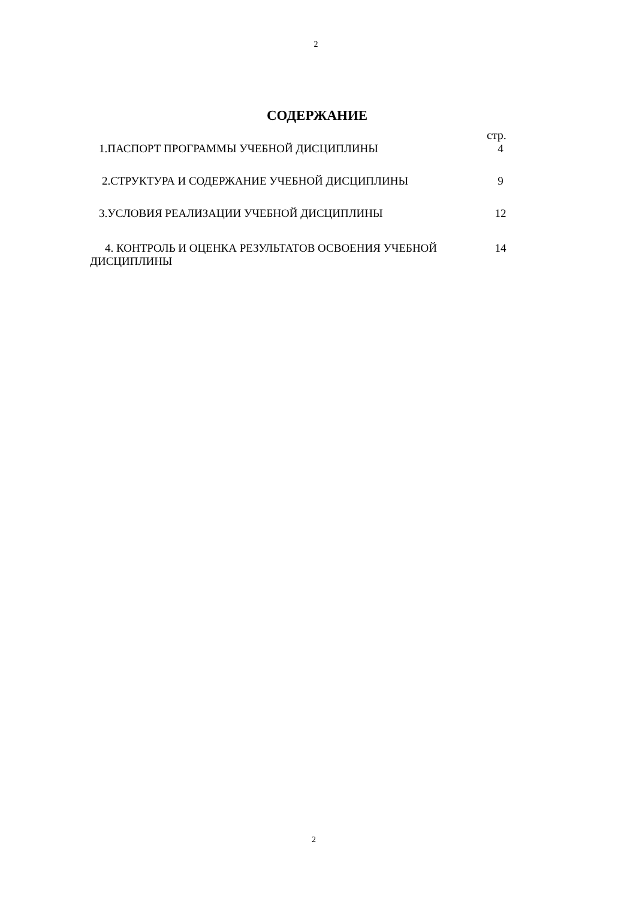2
СОДЕРЖАНИЕ
стр.
| 1.ПАСПОРТ ПРОГРАММЫ УЧЕБНОЙ ДИСЦИПЛИНЫ | 4 |
| 2.СТРУКТУРА И СОДЕРЖАНИЕ УЧЕБНОЙ ДИСЦИПЛИНЫ | 9 |
| 3.УСЛОВИЯ РЕАЛИЗАЦИИ УЧЕБНОЙ ДИСЦИПЛИНЫ | 12 |
| 4. КОНТРОЛЬ И ОЦЕНКА РЕЗУЛЬТАТОВ ОСВОЕНИЯ УЧЕБНОЙ ДИСЦИПЛИНЫ | 14 |
2